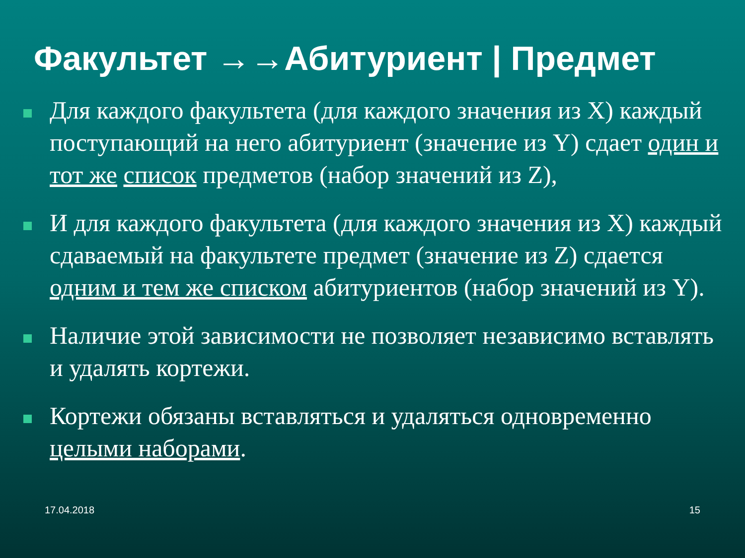Факультет →→Абитуриент | Предмет
Для каждого факультета (для каждого значения из X) каждый поступающий на него абитуриент (значение из Y) сдает один и тот же список предметов (набор значений из Z),
И для каждого факультета (для каждого значения из X) каждый сдаваемый на факультете предмет (значение из Z) сдается одним и тем же списком абитуриентов (набор значений из Y).
Наличие этой зависимости не позволяет независимо вставлять и удалять кортежи.
Кортежи обязаны вставляться и удаляться одновременно целыми наборами.
17.04.2018 15